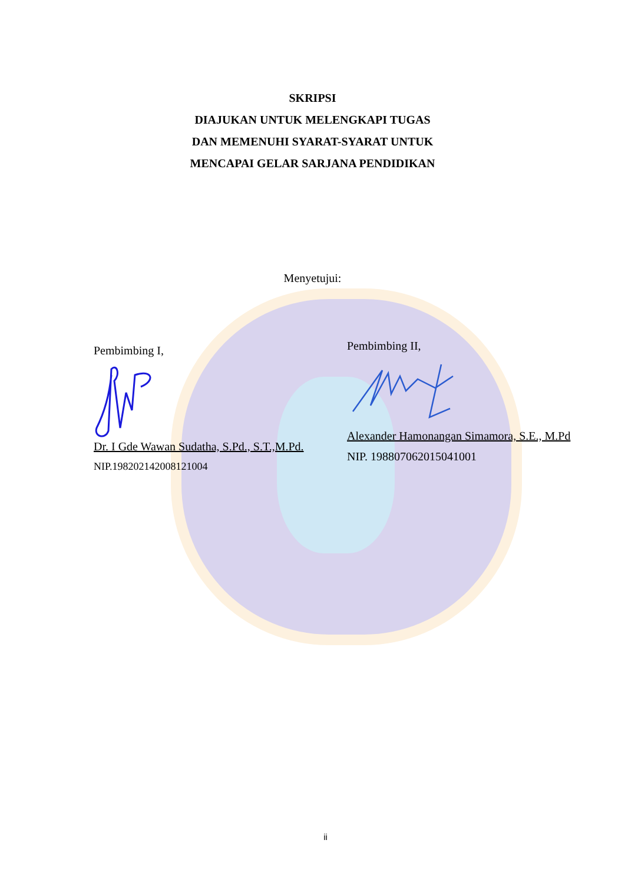SKRIPSI
DIAJUKAN UNTUK MELENGKAPI TUGAS
DAN MEMENUHI SYARAT-SYARAT UNTUK
MENCAPAI GELAR SARJANA PENDIDIKAN
Menyetujui:
Pembimbing I,
Dr. I Gde Wawan Sudatha, S.Pd., S.T.,M.Pd.
NIP.198202142008121004
Pembimbing II,
Alexander Hamonangan Simamora, S.E., M.Pd
NIP. 198807062015041001
ii